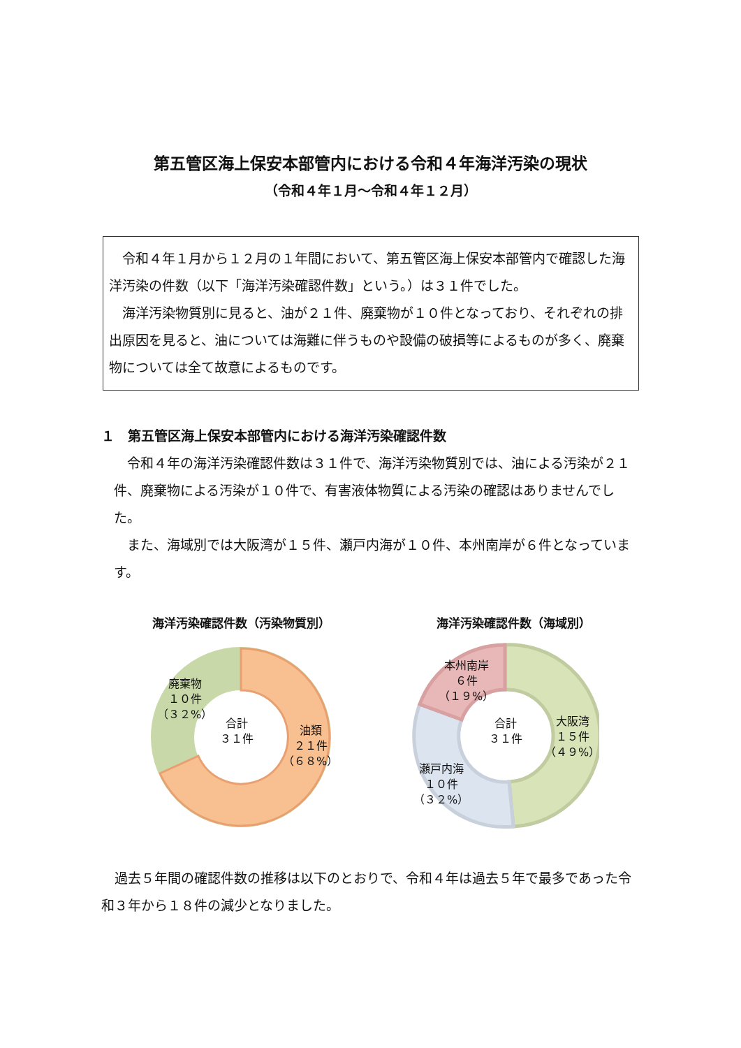第五管区海上保安本部管内における令和４年海洋汚染の現状
（令和４年１月～令和４年１２月）
　令和４年１月から１２月の１年間において、第五管区海上保安本部管内で確認した海洋汚染の件数（以下「海洋汚染確認件数」という。）は３１件でした。
　海洋汚染物質別に見ると、油が２１件、廃棄物が１０件となっており、それぞれの排出原因を見ると、油については海難に伴うものや設備の破損等によるものが多く、廃棄物については全て故意によるものです。
１　第五管区海上保安本部管内における海洋汚染確認件数
　令和４年の海洋汚染確認件数は３１件で、海洋汚染物質別では、油による汚染が２１件、廃棄物による汚染が１０件で、有害液体物質による汚染の確認はありませんでした。
　また、海域別では大阪湾が１５件、瀬戸内海が１０件、本州南岸が６件となっています。
海洋汚染確認件数（汚染物質別） 海洋汚染確認件数（海域別）
廃棄物
１０件
（３２%）
合計
３１件
油類
２１件
（６８%）
本州南岸
６件
（１９%）
合計
３１件
大阪湾
１５件
（４９%）
瀬戸内海
１０件
（３２%）
　過去５年間の確認件数の推移は以下のとおりで、令和４年は過去５年で最多であった令和３年から１８件の減少となりました。